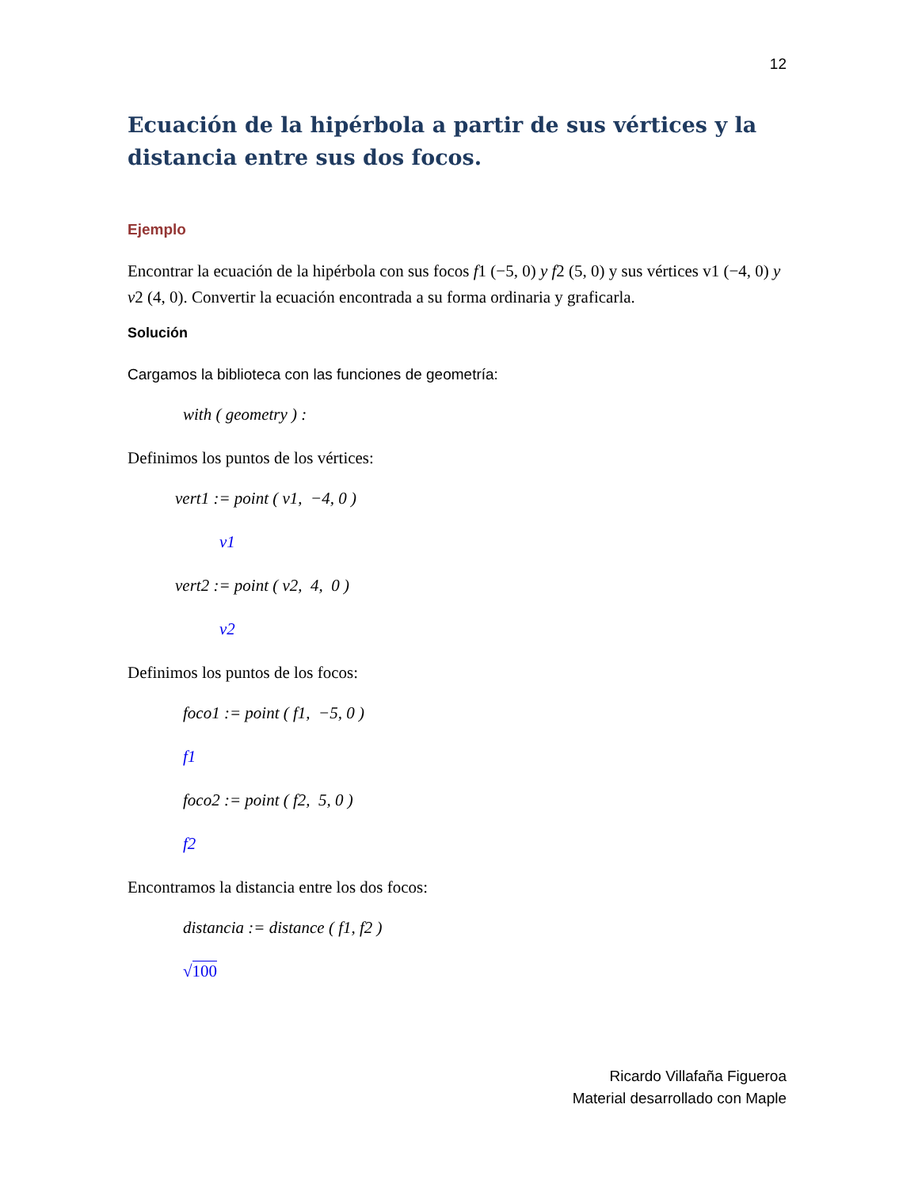12
Ecuación de la hipérbola a partir de sus vértices y la distancia entre sus dos focos.
Ejemplo
Encontrar la ecuación de la hipérbola con sus focos f1 (−5, 0) y f2 (5, 0) y sus vértices v1 (−4, 0) y v2 (4, 0). Convertir la ecuación encontrada a su forma ordinaria y graficarla.
Solución
Cargamos la biblioteca con las funciones de geometría:
with ( geometry ) :
Definimos los puntos de los vértices:
vert1 := point ( v1, −4, 0 )
v1
vert2 := point ( v2, 4, 0 )
v2
Definimos los puntos de los focos:
foco1 := point ( f1, −5, 0 )
f1
foco2 := point ( f2, 5, 0 )
f2
Encontramos la distancia entre los dos focos:
distancia := distance ( f1, f2 )
√100
Ricardo Villafaña Figueroa
Material desarrollado con Maple